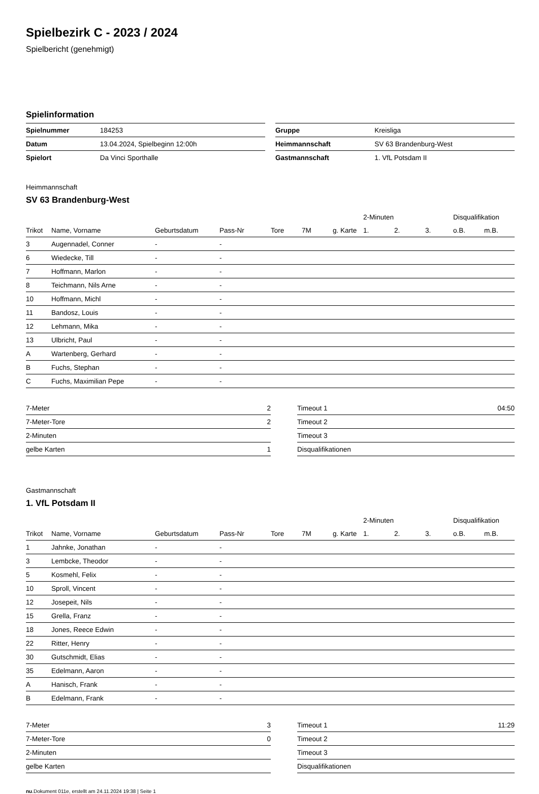Spielbezirk C - 2023 / 2024
Spielbericht (genehmigt)
Spielinformation
| Spielnummer | 184253 |
| Datum | 13.04.2024, Spielbeginn 12:00h |
| Spielort | Da Vinci Sporthalle |
| Gruppe | Kreisliga |
| Heimmannschaft | SV 63 Brandenburg-West |
| Gastmannschaft | 1. VfL Potsdam II |
Heimmannschaft
SV 63 Brandenburg-West
| | | | | | | | 2-Minuten | | | Disqualifikation | |
| --- | --- | --- | --- | --- | --- | --- | --- | --- | --- | --- | --- |
| Trikot | Name, Vorname | Geburtsdatum | Pass-Nr | Tore | 7M | g. Karte | 1. | 2. | 3. | o.B. | m.B. |
| 3 | Augennadel, Conner | - | - | | | | | | | | |
| 6 | Wiedecke, Till | - | - | | | | | | | | |
| 7 | Hoffmann, Marlon | - | - | | | | | | | | |
| 8 | Teichmann, Nils Arne | - | - | | | | | | | | |
| 10 | Hoffmann, Michl | - | - | | | | | | | | |
| 11 | Bandosz, Louis | - | - | | | | | | | | |
| 12 | Lehmann, Mika | - | - | | | | | | | | |
| 13 | Ulbricht, Paul | - | - | | | | | | | | |
| A | Wartenberg, Gerhard | - | - | | | | | | | | |
| B | Fuchs, Stephan | - | - | | | | | | | | |
| C | Fuchs, Maximilian Pepe | - | - | | | | | | | | |
| 7-Meter | 2 |
| 7-Meter-Tore | 2 |
| 2-Minuten | |
| gelbe Karten | 1 |
| Timeout 1 | 04:50 |
| Timeout 2 | |
| Timeout 3 | |
| Disqualifikationen | |
Gastmannschaft
1. VfL Potsdam II
| | | | | | | | 2-Minuten | | | Disqualifikation | |
| --- | --- | --- | --- | --- | --- | --- | --- | --- | --- | --- | --- |
| Trikot | Name, Vorname | Geburtsdatum | Pass-Nr | Tore | 7M | g. Karte | 1. | 2. | 3. | o.B. | m.B. |
| 1 | Jahnke, Jonathan | - | - | | | | | | | | |
| 3 | Lembcke, Theodor | - | - | | | | | | | | |
| 5 | Kosmehl, Felix | - | - | | | | | | | | |
| 10 | Sproll, Vincent | - | - | | | | | | | | |
| 12 | Josepeit, Nils | - | - | | | | | | | | |
| 15 | Grella, Franz | - | - | | | | | | | | |
| 18 | Jones, Reece Edwin | - | - | | | | | | | | |
| 22 | Ritter, Henry | - | - | | | | | | | | |
| 30 | Gutschmidt, Elias | - | - | | | | | | | | |
| 35 | Edelmann, Aaron | - | - | | | | | | | | |
| A | Hanisch, Frank | - | - | | | | | | | | |
| B | Edelmann, Frank | - | - | | | | | | | | |
| 7-Meter | 3 |
| 7-Meter-Tore | 0 |
| 2-Minuten | |
| gelbe Karten | |
| Timeout 1 | 11:29 |
| Timeout 2 | |
| Timeout 3 | |
| Disqualifikationen | |
nu.Dokument 011e, erstellt am 24.11.2024 19:38 | Seite 1